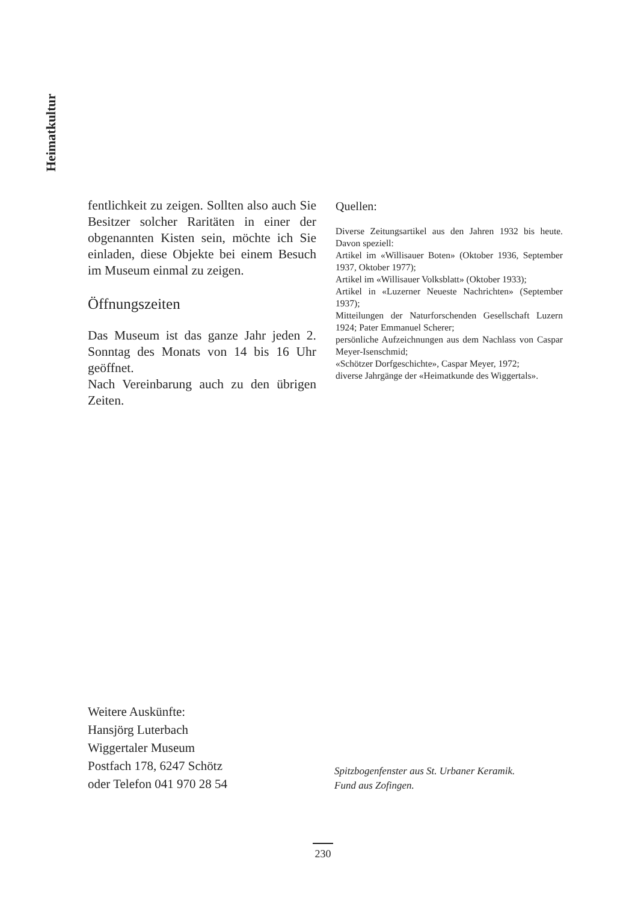Heimatkultur
fentlichkeit zu zeigen. Sollten also auch Sie Besitzer solcher Raritäten in einer der obgenannten Kisten sein, möchte ich Sie einladen, diese Objekte bei einem Besuch im Museum einmal zu zeigen.
Öffnungszeiten
Das Museum ist das ganze Jahr jeden 2. Sonntag des Monats von 14 bis 16 Uhr geöffnet.
Nach Vereinbarung auch zu den übrigen Zeiten.
Quellen:
Diverse Zeitungsartikel aus den Jahren 1932 bis heute. Davon speziell:
Artikel im «Willisauer Boten» (Oktober 1936, September 1937, Oktober 1977);
Artikel im «Willisauer Volksblatt» (Oktober 1933);
Artikel in «Luzerner Neueste Nachrichten» (September 1937);
Mitteilungen der Naturforschenden Gesellschaft Luzern 1924; Pater Emmanuel Scherer;
persönliche Aufzeichnungen aus dem Nachlass von Caspar Meyer-Isenschmid;
«Schötzer Dorfgeschichte», Caspar Meyer, 1972;
diverse Jahrgänge der «Heimatkunde des Wiggertals».
Weitere Auskünfte:
Hansjörg Luterbach
Wiggertaler Museum
Postfach 178, 6247 Schötz
oder Telefon 041 970 28 54
Spitzbogenfenster aus St. Urbaner Keramik.
Fund aus Zofingen.
230